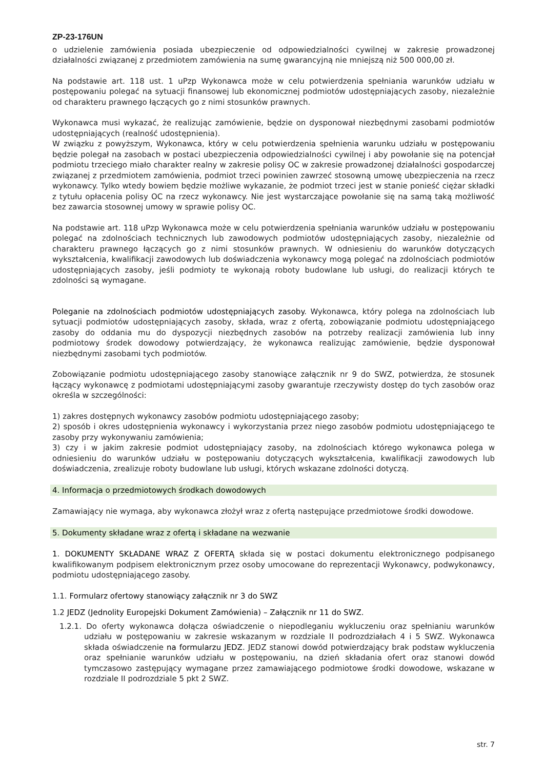ZP-23-176UN
o udzielenie zamówienia posiada ubezpieczenie od odpowiedzialności cywilnej w zakresie prowadzonej działalności związanej z przedmiotem zamówienia na sumę gwarancyjną nie mniejszą niż 500 000,00 zł.
Na podstawie art. 118 ust. 1 uPzp Wykonawca może w celu potwierdzenia spełniania warunków udziału w postępowaniu polegać na sytuacji finansowej lub ekonomicznej podmiotów udostępniających zasoby, niezależnie od charakteru prawnego łączących go z nimi stosunków prawnych.
Wykonawca musi wykazać, że realizując zamówienie, będzie on dysponował niezbędnymi zasobami podmiotów udostępniających (realność udostępnienia).
W związku z powyższym, Wykonawca, który w celu potwierdzenia spełnienia warunku udziału w postępowaniu będzie polegał na zasobach w postaci ubezpieczenia odpowiedzialności cywilnej i aby powołanie się na potencjał podmiotu trzeciego miało charakter realny w zakresie polisy OC w zakresie prowadzonej działalności gospodarczej związanej z przedmiotem zamówienia, podmiot trzeci powinien zawrzeć stosowną umowę ubezpieczenia na rzecz wykonawcy. Tylko wtedy bowiem będzie możliwe wykazanie, że podmiot trzeci jest w stanie ponieść ciężar składki z tytułu opłacenia polisy OC na rzecz wykonawcy. Nie jest wystarczające powołanie się na samą taką możliwość bez zawarcia stosownej umowy w sprawie polisy OC.
Na podstawie art. 118 uPzp Wykonawca może w celu potwierdzenia spełniania warunków udziału w postępowaniu polegać na zdolnościach technicznych lub zawodowych podmiotów udostępniających zasoby, niezależnie od charakteru prawnego łączących go z nimi stosunków prawnych. W odniesieniu do warunków dotyczących wykształcenia, kwalifikacji zawodowych lub doświadczenia wykonawcy mogą polegać na zdolnościach podmiotów udostępniających zasoby, jeśli podmioty te wykonają roboty budowlane lub usługi, do realizacji których te zdolności są wymagane.
Poleganie na zdolnościach podmiotów udostępniających zasoby. Wykonawca, który polega na zdolnościach lub sytuacji podmiotów udostępniających zasoby, składa, wraz z ofertą, zobowiązanie podmiotu udostępniającego zasoby do oddania mu do dyspozycji niezbędnych zasobów na potrzeby realizacji zamówienia lub inny podmiotowy środek dowodowy potwierdzający, że wykonawca realizując zamówienie, będzie dysponował niezbędnymi zasobami tych podmiotów.
Zobowiązanie podmiotu udostępniającego zasoby stanowiące załącznik nr 9 do SWZ, potwierdza, że stosunek łączący wykonawcę z podmiotami udostępniającymi zasoby gwarantuje rzeczywisty dostęp do tych zasobów oraz określa w szczególności:
1) zakres dostępnych wykonawcy zasobów podmiotu udostępniającego zasoby;
2) sposób i okres udostępnienia wykonawcy i wykorzystania przez niego zasobów podmiotu udostępniającego te zasoby przy wykonywaniu zamówienia;
3) czy i w jakim zakresie podmiot udostępniający zasoby, na zdolnościach którego wykonawca polega w odniesieniu do warunków udziału w postępowaniu dotyczących wykształcenia, kwalifikacji zawodowych lub doświadczenia, zrealizuje roboty budowlane lub usługi, których wskazane zdolności dotyczą.
4. Informacja o przedmiotowych środkach dowodowych
Zamawiający nie wymaga, aby wykonawca złożył wraz z ofertą następujące przedmiotowe środki dowodowe.
5. Dokumenty składane wraz z ofertą i składane na wezwanie
1. DOKUMENTY SKŁADANE WRAZ Z OFERTĄ składa się w postaci dokumentu elektronicznego podpisanego kwalifikowanym podpisem elektronicznym przez osoby umocowane do reprezentacji Wykonawcy, podwykonawcy, podmiotu udostępniającego zasoby.
1.1. Formularz ofertowy stanowiący załącznik nr 3 do SWZ
1.2 JEDZ (Jednolity Europejski Dokument Zamówienia) – Załącznik nr 11 do SWZ.
1.2.1. Do oferty wykonawca dołącza oświadczenie o niepodleganiu wykluczeniu oraz spełnianiu warunków udziału w postępowaniu w zakresie wskazanym w rozdziale II podrozdziałach 4 i 5 SWZ. Wykonawca składa oświadczenie na formularzu JEDZ. JEDZ stanowi dowód potwierdzający brak podstaw wykluczenia oraz spełnianie warunków udziału w postępowaniu, na dzień składania ofert oraz stanowi dowód tymczasowo zastępujący wymagane przez zamawiającego podmiotowe środki dowodowe, wskazane w rozdziale II podrozdziale 5 pkt 2 SWZ.
str. 7